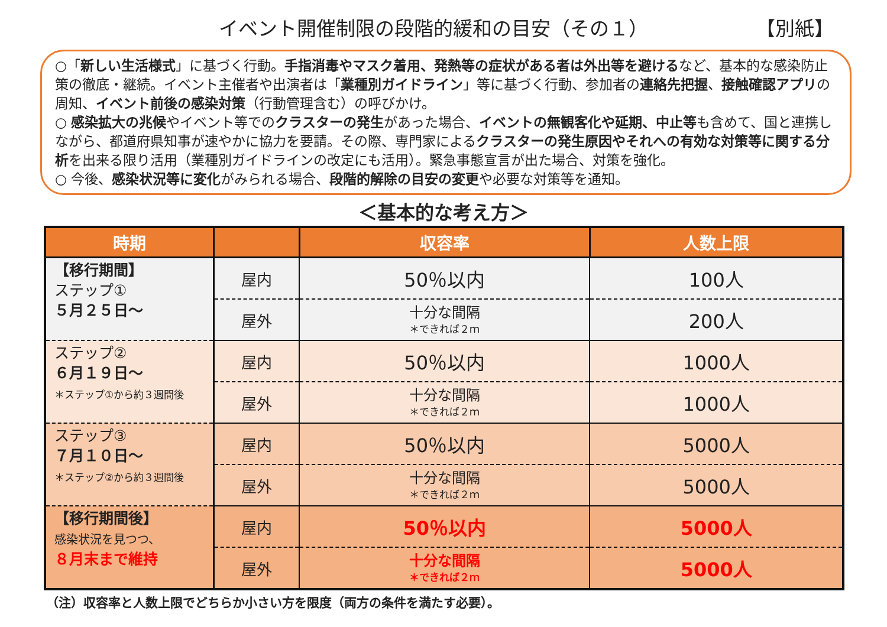イベント開催制限の段階的緩和の目安（その１） 【別紙】
○「新しい生活様式」に基づく行動。手指消毒やマスク着用、発熱等の症状がある者は外出等を避けるなど、基本的な感染防止策の徹底・継続。イベント主催者や出演者は「業種別ガイドライン」等に基づく行動、参加者の連絡先把握、接触確認アプリの周知、イベント前後の感染対策（行動管理含む）の呼びかけ。
○ 感染拡大の兆候やイベント等でのクラスターの発生があった場合、イベントの無観客化や延期、中止等も含めて、国と連携しながら、都道府県知事が速やかに協力を要請。その際、専門家によるクラスターの発生原因やそれへの有効な対策等に関する分析を出来る限り活用（業種別ガイドラインの改定にも活用）。緊急事態宣言が出た場合、対策を強化。
○ 今後、感染状況等に変化がみられる場合、段階的解除の目安の変更や必要な対策等を通知。
＜基本的な考え方＞
| 時期 | | 収容率 | 人数上限 |
| --- | --- | --- | --- |
| 【移行期間】 ステップ① ５月２５日～ | 屋内 | 50％以内 | 100人 |
| | 屋外 | 十分な間隔 ＊できれば２ｍ | 200人 |
| ステップ② ６月１９日～ ＊ステップ①から約３週間後 | 屋内 | 50％以内 | 1000人 |
| | 屋外 | 十分な間隔 ＊できれば２ｍ | 1000人 |
| ステップ③ ７月１０日～ ＊ステップ②から約３週間後 | 屋内 | 50％以内 | 5000人 |
| | 屋外 | 十分な間隔 ＊できれば２ｍ | 5000人 |
| 【移行期間後】 感染状況を見つつ、 ８月末まで維持 | 屋内 | 50％以内 | 5000人 |
| | 屋外 | 十分な間隔 ＊できれば２ｍ | 5000人 |
（注）収容率と人数上限でどちらか小さい方を限度（両方の条件を満たす必要）。